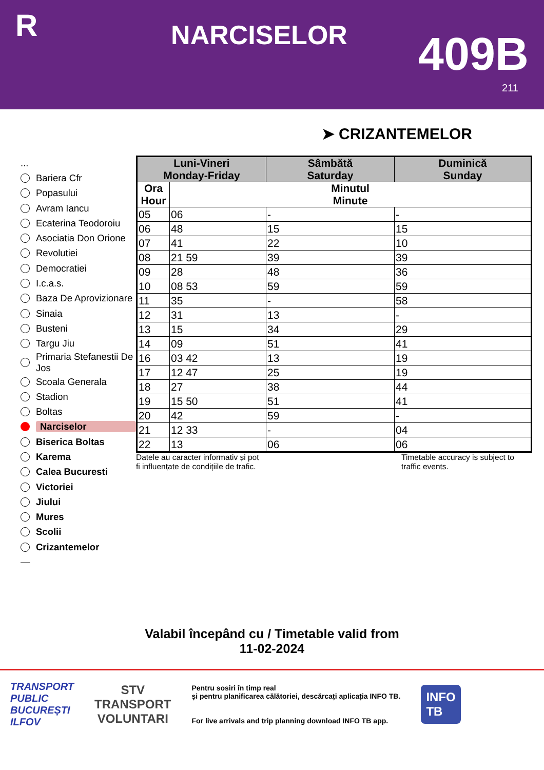R
NARCISELOR
409B
211
➤ CRIZANTEMELOR
...
Bariera Cfr
Popasului
Avram Iancu
Ecaterina Teodoroiu
Asociatia Don Orione
Revolutiei
Democratiei
I.c.a.s.
Baza De Aprovizionare
Sinaia
Busteni
Targu Jiu
Primaria Stefanestii De Jos
Scoala Generala
Stadion
Boltas
Narciselor
Biserica Boltas
Karema
Calea Bucuresti
Victoriei
Jiului
Mures
Scolii
Crizantemelor
—
| Luni-Vineri Monday-Friday | | Sâmbătă Saturday | Duminică Sunday |
| --- | --- | --- | --- |
| Ora Hour | Minutul Minute | | |
| 05 | 06 | - | - |
| 06 | 48 | 15 | 15 |
| 07 | 41 | 22 | 10 |
| 08 | 21 59 | 39 | 39 |
| 09 | 28 | 48 | 36 |
| 10 | 08 53 | 59 | 59 |
| 11 | 35 | - | 58 |
| 12 | 31 | 13 | - |
| 13 | 15 | 34 | 29 |
| 14 | 09 | 51 | 41 |
| 16 | 03 42 | 13 | 19 |
| 17 | 12 47 | 25 | 19 |
| 18 | 27 | 38 | 44 |
| 19 | 15 50 | 51 | 41 |
| 20 | 42 | 59 | - |
| 21 | 12 33 | - | 04 |
| 22 | 13 | 06 | 06 |
Datele au caracter informativ și pot
fi influențate de condițiile de trafic.
Timetable accuracy is subject to traffic events.
Valabil începând cu / Timetable valid from
11-02-2024
TRANSPORT
PUBLIC
BUCUREȘTI
ILFOV
STV
TRANSPORT
VOLUNTARI
Pentru sosiri în timp real
și pentru planificarea călătoriei, descărcați aplicația INFO TB.
For live arrivals and trip planning download INFO TB app.
INFO
TB